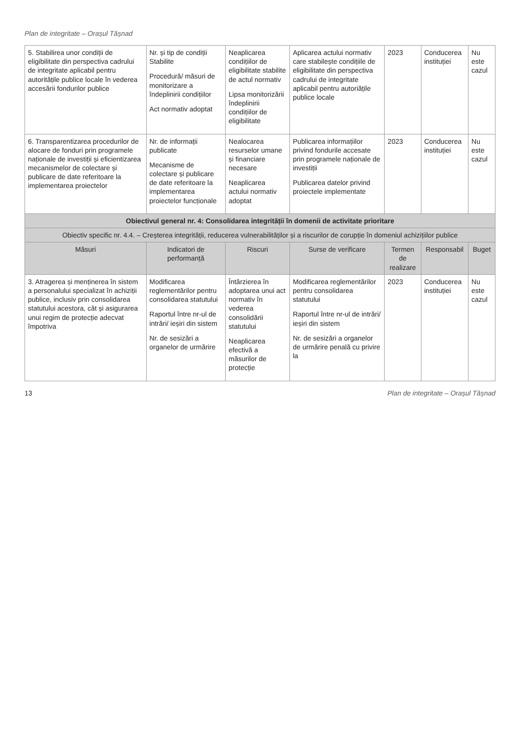Plan de integritate – Orașul Tășnad
| 5. Stabilirea unor condiții de eligibilitate din perspectiva cadrului de integritate aplicabil pentru autoritățile publice locale în vederea accesării fondurilor publice | Nr. și tip de condiții Stabilite Procedură/ măsuri de monitorizare a îndeplinirii condițiilor Act normativ adoptat | Neaplicarea condițiilor de eligibilitate stabilite de actul normativ Lipsa monitorizării îndeplinirii condițiilor de eligibilitate | Aplicarea actului normativ care stabilește condițiile de eligibilitate din perspectiva cadrului de integritate aplicabil pentru autoriățile publice locale | 2023 | Conducerea instituției | Nu este cazul |
| 6. Transparentizarea procedurilor de alocare de fonduri prin programele naționale de investiții și eficientizarea mecanismelor de colectare și publicare de date referitoare la implementarea proiectelor | Nr. de informații publicate Mecanisme de colectare și publicare de date referitoare la implementarea proiectelor funcționale | Nealocarea resurselor umane și financiare necesare Neaplicarea actului normativ adoptat | Publicarea informațiilor privind fondurile accesate prin programele naționale de investiții Publicarea datelor privind proiectele implementate | 2023 | Conducerea instituției | Nu este cazul |
| Obiectivul general nr. 4: Consolidarea integrității în domenii de activitate prioritare | | | | | | |
| Obiectiv specific nr. 4.4. – Creșterea integrității, reducerea vulnerabilităților și a riscurilor de corupție în domeniul achizițiilor publice | | | | | | |
| Măsuri | Indicatori de performanță | Riscuri | Surse de verificare | Termen de realizare | Responsabil | Buget |
| 3. Atragerea și menținerea în sistem a personalului specializat în achiziții publice, inclusiv prin consolidarea statutului acestora, cât și asigurarea unui regim de protecție adecvat împotriva | Modificarea reglementărilor pentru consolidarea statutului Raportul între nr-ul de intrări/ ieșiri din sistem Nr. de sesizări a organelor de urmărire | Întârzierea în adoptarea unui act normativ în vederea consolidării statutului Neaplicarea efectivă a măsurilor de protecție | Modificarea reglementărilor pentru consolidarea statutului Raportul între nr-ul de intrări/ ieșiri din sistem Nr. de sesizări a organelor de urmărire penală cu privire la | 2023 | Conducerea instituției | Nu este cazul |
13 Plan de integritate – Orașul Tășnad